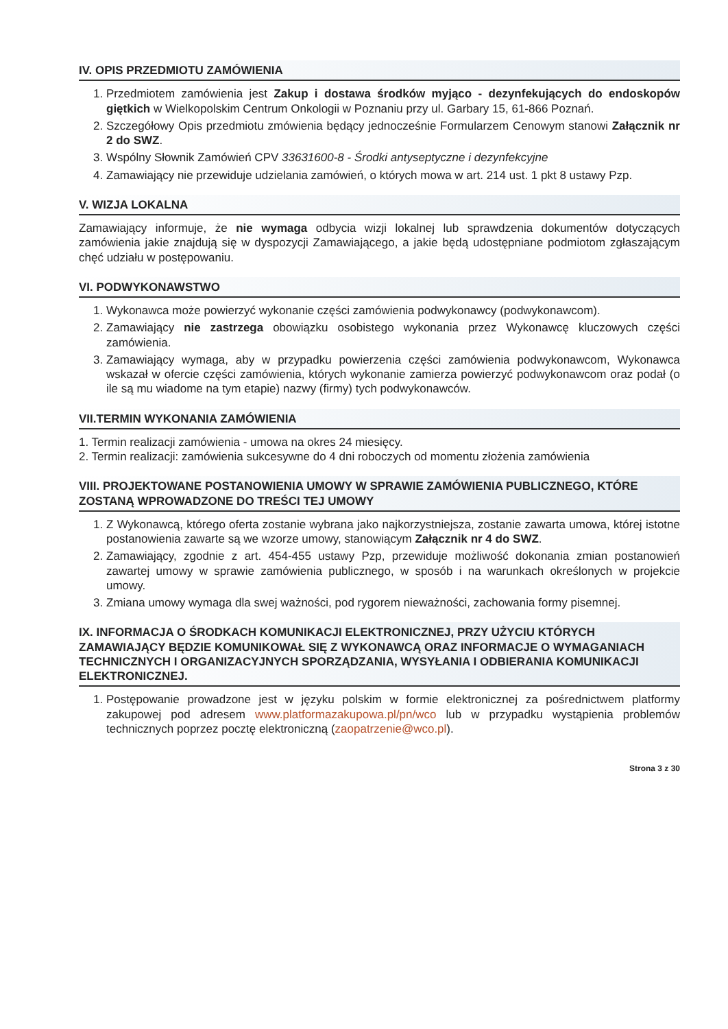IV. OPIS PRZEDMIOTU ZAMÓWIENIA
1. Przedmiotem zamówienia jest Zakup i dostawa środków myjąco - dezynfekujących do endoskopów giętkich w Wielkopolskim Centrum Onkologii w Poznaniu przy ul. Garbary 15, 61-866 Poznań.
2. Szczegółowy Opis przedmiotu zmówienia będący jednocześnie Formularzem Cenowym stanowi Załącznik nr 2 do SWZ.
3. Wspólny Słownik Zamówień CPV 33631600-8 - Środki antyseptyczne i dezynfekcyjne
4. Zamawiający nie przewiduje udzielania zamówień, o których mowa w art. 214 ust. 1 pkt 8 ustawy Pzp.
V. WIZJA LOKALNA
Zamawiający informuje, że nie wymaga odbycia wizji lokalnej lub sprawdzenia dokumentów dotyczących zamówienia jakie znajdują się w dyspozycji Zamawiającego, a jakie będą udostępniane podmiotom zgłaszającym chęć udziału w postępowaniu.
VI. PODWYKONAWSTWO
1. Wykonawca może powierzyć wykonanie części zamówienia podwykonawcy (podwykonawcom).
2. Zamawiający nie zastrzega obowiązku osobistego wykonania przez Wykonawcę kluczowych części zamówienia.
3. Zamawiający wymaga, aby w przypadku powierzenia części zamówienia podwykonawcom, Wykonawca wskazał w ofercie części zamówienia, których wykonanie zamierza powierzyć podwykonawcom oraz podał (o ile są mu wiadome na tym etapie) nazwy (firmy) tych podwykonawców.
VII.TERMIN WYKONANIA ZAMÓWIENIA
1. Termin realizacji zamówienia - umowa na okres 24 miesięcy.
2. Termin realizacji: zamówienia sukcesywne do 4 dni roboczych od momentu złożenia zamówienia
VIII. PROJEKTOWANE POSTANOWIENIA UMOWY W SPRAWIE ZAMÓWIENIA PUBLICZNEGO, KTÓRE ZOSTANĄ WPROWADZONE DO TREŚCI TEJ UMOWY
1. Z Wykonawcą, którego oferta zostanie wybrana jako najkorzystniejsza, zostanie zawarta umowa, której istotne postanowienia zawarte są we wzorze umowy, stanowiącym Załącznik nr 4 do SWZ.
2. Zamawiający, zgodnie z art. 454-455 ustawy Pzp, przewiduje możliwość dokonania zmian postanowień zawartej umowy w sprawie zamówienia publicznego, w sposób i na warunkach określonych w projekcie umowy.
3. Zmiana umowy wymaga dla swej ważności, pod rygorem nieważności, zachowania formy pisemnej.
IX. INFORMACJA O ŚRODKACH KOMUNIKACJI ELEKTRONICZNEJ, PRZY UŻYCIU KTÓRYCH ZAMAWIAJĄCY BĘDZIE KOMUNIKOWAŁ SIĘ Z WYKONAWCĄ ORAZ INFORMACJE O WYMAGANIACH TECHNICZNYCH I ORGANIZACYJNYCH SPORZĄDZANIA, WYSYŁANIA I ODBIERANIA KOMUNIKACJI ELEKTRONICZNEJ.
1. Postępowanie prowadzone jest w języku polskim w formie elektronicznej za pośrednictwem platformy zakupowej pod adresem www.platformazakupowa.pl/pn/wco lub w przypadku wystąpienia problemów technicznych poprzez pocztę elektroniczną (zaopatrzenie@wco.pl).
Strona 3 z 30